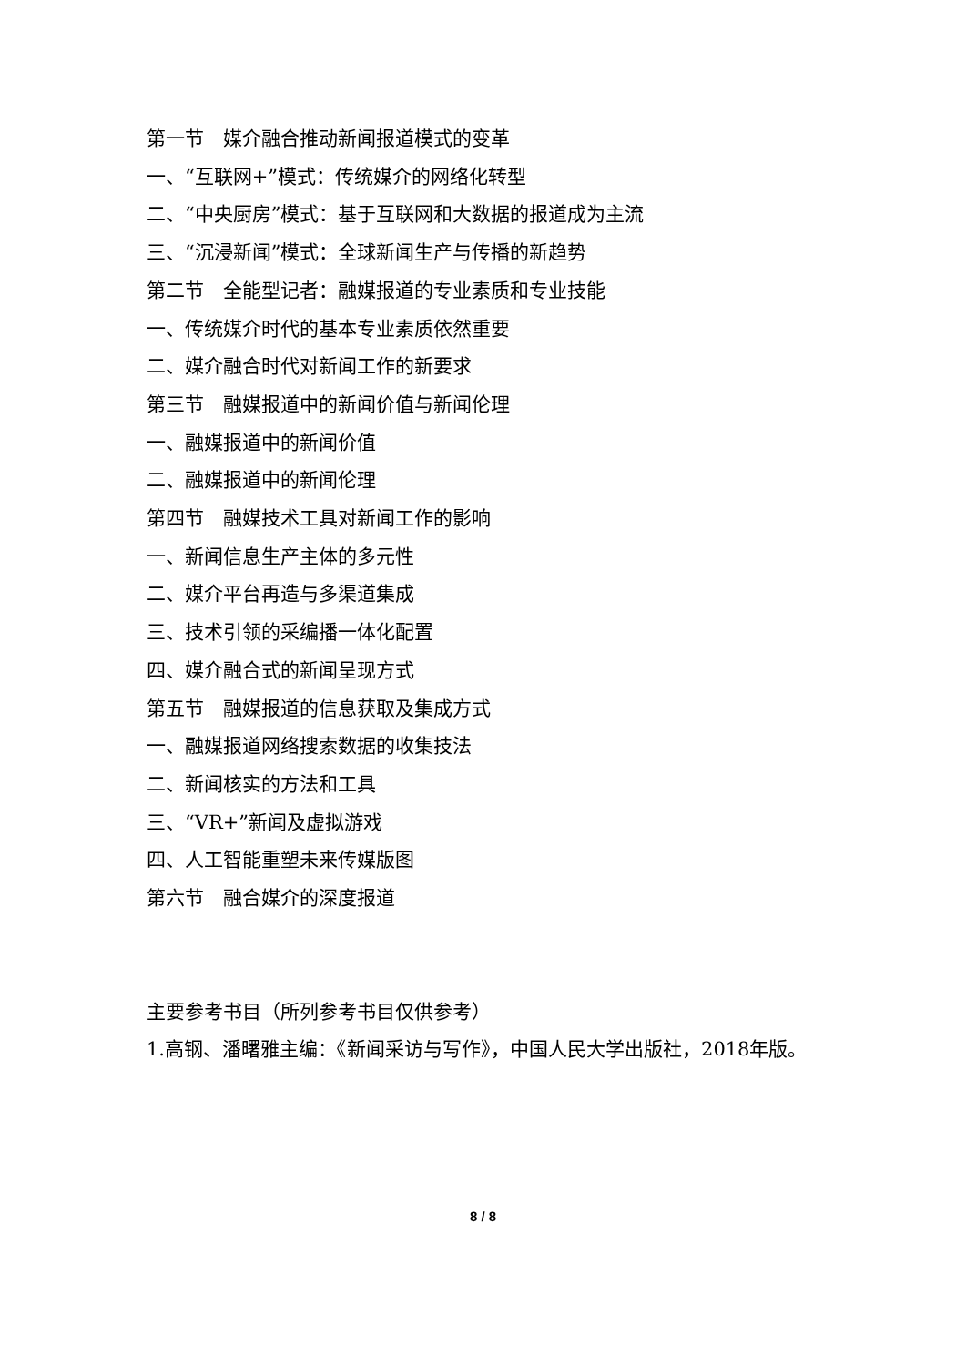第一节　媒介融合推动新闻报道模式的变革
一、“互联网+”模式：传统媒介的网络化转型
二、“中央厨房”模式：基于互联网和大数据的报道成为主流
三、“沉浸新闻”模式：全球新闻生产与传播的新趋势
第二节　全能型记者：融媒报道的专业素质和专业技能
一、传统媒介时代的基本专业素质依然重要
二、媒介融合时代对新闻工作的新要求
第三节　融媒报道中的新闻价值与新闻伦理
一、融媒报道中的新闻价值
二、融媒报道中的新闻伦理
第四节　融媒技术工具对新闻工作的影响
一、新闻信息生产主体的多元性
二、媒介平台再造与多渠道集成
三、技术引领的采编播一体化配置
四、媒介融合式的新闻呈现方式
第五节　融媒报道的信息获取及集成方式
一、融媒报道网络搜索数据的收集技法
二、新闻核实的方法和工具
三、“VR+”新闻及虚拟游戏
四、人工智能重塑未来传媒版图
第六节　融合媒介的深度报道
主要参考书目（所列参考书目仅供参考）
1.高钢、潘曙雅主编：《新闻采访与写作》，中国人民大学出版社，2018年版。
8 / 8